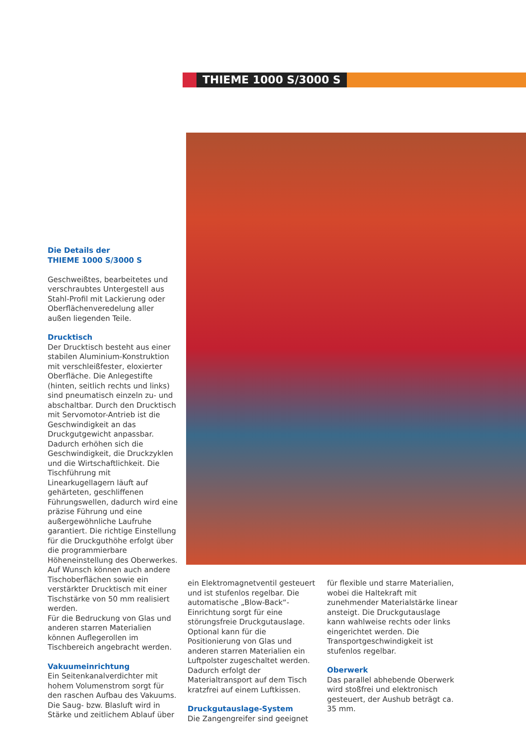THIEME 1000 S/3000 S
Die Details der
THIEME 1000 S/3000 S
Geschweißtes, bearbeitetes und verschraubtes Untergestell aus Stahl-Profil mit Lackierung oder Oberflächenveredelung aller außen liegenden Teile.
Drucktisch
Der Drucktisch besteht aus einer stabilen Aluminium-Konstruktion mit verschleißfester, eloxierter Oberfläche. Die Anlegestifte (hinten, seitlich rechts und links) sind pneumatisch einzeln zu- und abschaltbar. Durch den Drucktisch mit Servomotor-Antrieb ist die Geschwindigkeit an das Druckgutgewicht anpassbar. Dadurch erhöhen sich die Geschwindigkeit, die Druckzyklen und die Wirtschaftlichkeit. Die Tischführung mit Linearkugellagern läuft auf gehärteten, geschliffenen Führungswellen, dadurch wird eine präzise Führung und eine außergewöhnliche Laufruhe garantiert. Die richtige Einstellung für die Druckguthöhe erfolgt über die programmierbare Höheneinstellung des Oberwerkes.
Auf Wunsch können auch andere Tischoberflächen sowie ein verstärkter Drucktisch mit einer Tischstärke von 50 mm realisiert werden.
Für die Bedruckung von Glas und anderen starren Materialien können Auflegerollen im Tischbereich angebracht werden.
Vakuumeinrichtung
Ein Seitenkanalverdichter mit hohem Volumenstrom sorgt für den raschen Aufbau des Vakuums. Die Saug- bzw. Blasluft wird in Stärke und zeitlichem Ablauf über
ein Elektromagnetventil gesteuert und ist stufenlos regelbar. Die automatische „Blow-Back“-Einrichtung sorgt für eine störungsfreie Druckgutauslage. Optional kann für die Positionierung von Glas und anderen starren Materialien ein Luftpolster zugeschaltet werden. Dadurch erfolgt der Materialtransport auf dem Tisch kratzfrei auf einem Luftkissen.
Druckgutauslage-System
Die Zangengreifer sind geeignet
für flexible und starre Materialien, wobei die Haltekraft mit zunehmender Materialstärke linear ansteigt. Die Druckgutauslage kann wahlweise rechts oder links eingerichtet werden. Die Transportgeschwindigkeit ist stufenlos regelbar.
Oberwerk
Das parallel abhebende Oberwerk wird stoßfrei und elektronisch gesteuert, der Aushub beträgt ca. 35 mm.